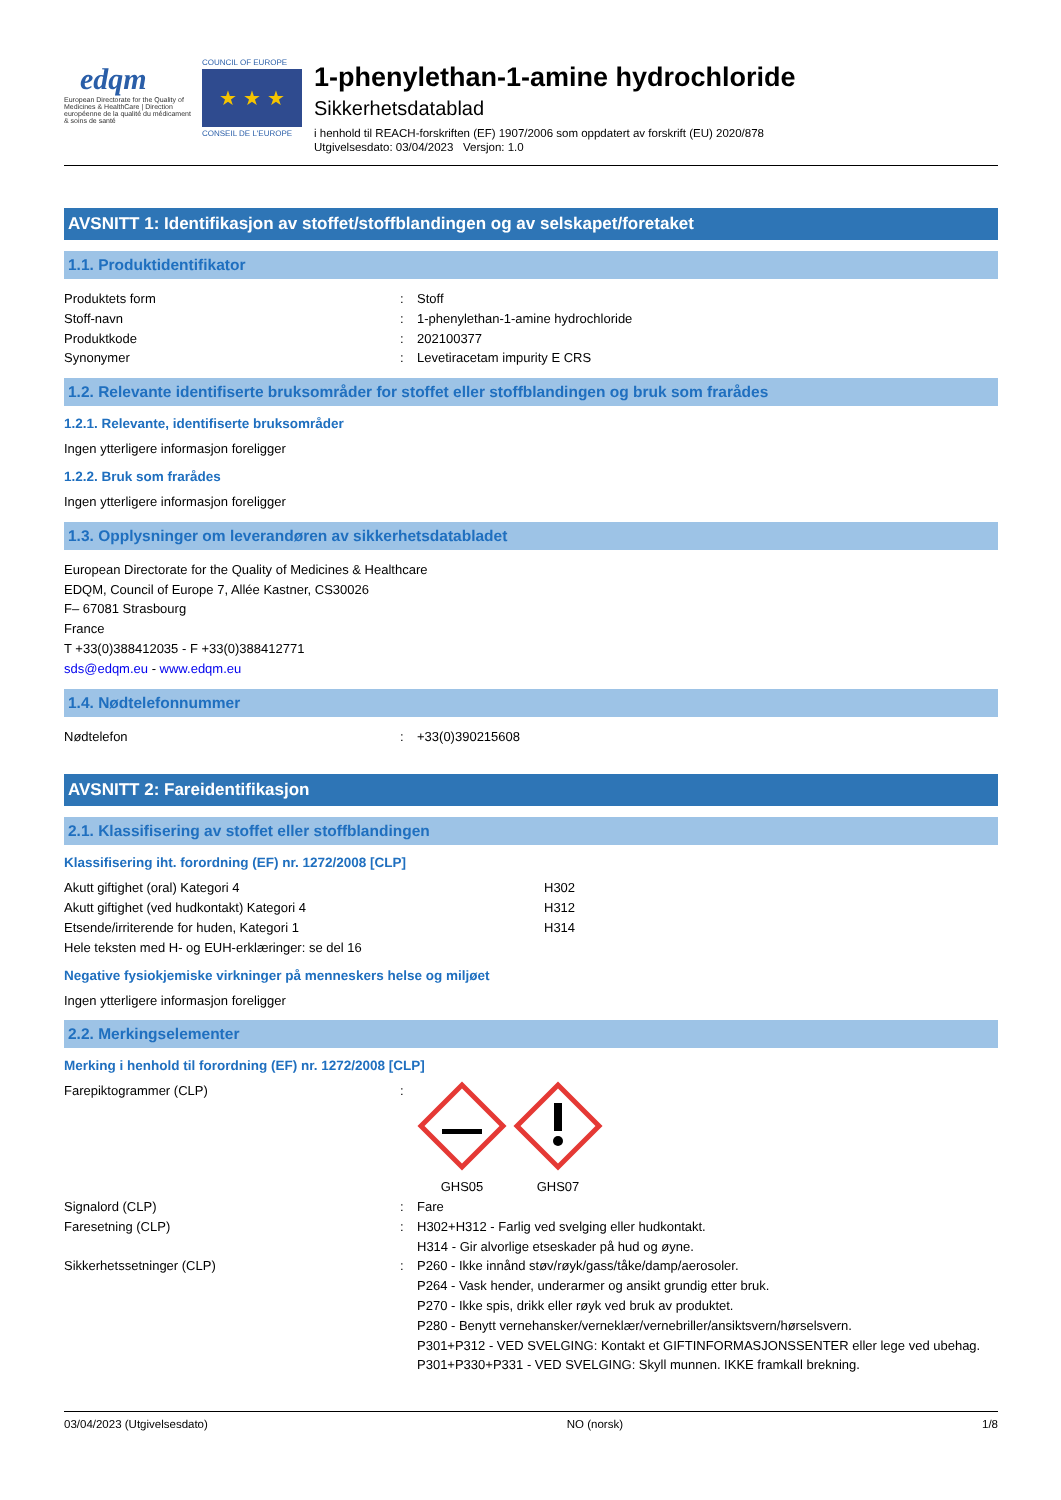edqm
European Directorate for the Quality of Medicines & HealthCare | Direction européenne de la qualité du médicament & soins de santé
COUNCIL OF EUROPE
★ ★ ★
CONSEIL DE L'EUROPE
1-phenylethan-1-amine hydrochloride
Sikkerhetsdatablad
i henhold til REACH-forskriften (EF) 1907/2006 som oppdatert av forskrift (EU) 2020/878
Utgivelsesdato: 03/04/2023 Versjon: 1.0
AVSNITT 1: Identifikasjon av stoffet/stoffblandingen og av selskapet/foretaket
1.1. Produktidentifikator
Produktets form: Stoff
Stoff-navn: 1-phenylethan-1-amine hydrochloride
Produktkode: 202100377
Synonymer: Levetiracetam impurity E CRS
1.2. Relevante identifiserte bruksområder for stoffet eller stoffblandingen og bruk som frarådes
1.2.1. Relevante, identifiserte bruksområder
Ingen ytterligere informasjon foreligger
1.2.2. Bruk som frarådes
Ingen ytterligere informasjon foreligger
1.3. Opplysninger om leverandøren av sikkerhetsdatabladet
European Directorate for the Quality of Medicines & Healthcare
EDQM, Council of Europe 7, Allée Kastner, CS30026
F– 67081 Strasbourg
France
T +33(0)388412035 - F +33(0)388412771
sds@edqm.eu - www.edqm.eu
1.4. Nødtelefonnummer
Nødtelefon: +33(0)390215608
AVSNITT 2: Fareidentifikasjon
2.1. Klassifisering av stoffet eller stoffblandingen
Klassifisering iht. forordning (EF) nr. 1272/2008 [CLP]
Akutt giftighet (oral) Kategori 4 H302
Akutt giftighet (ved hudkontakt) Kategori 4 H312
Etsende/irriterende for huden, Kategori 1 H314
Hele teksten med H- og EUH-erklæringer: se del 16
Negative fysiokjemiske virkninger på menneskers helse og miljøet
Ingen ytterligere informasjon foreligger
2.2. Merkingselementer
Merking i henhold til forordning (EF) nr. 1272/2008 [CLP]
Farepiktogrammer (CLP):
GHS05
GHS07
Signalord (CLP): Fare
Faresetning (CLP): H302+H312 - Farlig ved svelging eller hudkontakt.
H314 - Gir alvorlige etseskader på hud og øyne.
Sikkerhetssetninger (CLP): P260 - Ikke innånd støv/røyk/gass/tåke/damp/aerosoler.
P264 - Vask hender, underarmer og ansikt grundig etter bruk.
P270 - Ikke spis, drikk eller røyk ved bruk av produktet.
P280 - Benytt vernehansker/verneklær/vernebriller/ansiktsvern/hørselsvern.
P301+P312 - VED SVELGING: Kontakt et GIFTINFORMASJONSSENTER eller lege ved ubehag.
P301+P330+P331 - VED SVELGING: Skyll munnen. IKKE framkall brekning.
03/04/2023 (Utgivelsesdato) NO (norsk) 1/8